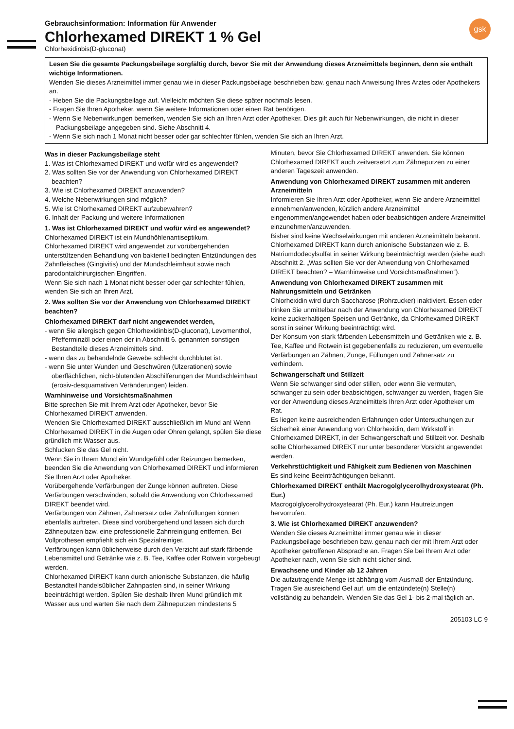gsk
Gebrauchsinformation: Information für Anwender
Chlorhexamed DIREKT 1 % Gel
Chlorhexidinbis(D-gluconat)
Lesen Sie die gesamte Packungsbeilage sorgfältig durch, bevor Sie mit der Anwendung dieses Arzneimittels beginnen, denn sie enthält wichtige Informationen.
Wenden Sie dieses Arzneimittel immer genau wie in dieser Packungsbeilage beschrieben bzw. genau nach Anweisung Ihres Arztes oder Apothekers an.
- Heben Sie die Packungsbeilage auf. Vielleicht möchten Sie diese später nochmals lesen.
- Fragen Sie Ihren Apotheker, wenn Sie weitere Informationen oder einen Rat benötigen.
- Wenn Sie Nebenwirkungen bemerken, wenden Sie sich an Ihren Arzt oder Apotheker. Dies gilt auch für Nebenwirkungen, die nicht in dieser Packungsbeilage angegeben sind. Siehe Abschnitt 4.
- Wenn Sie sich nach 1 Monat nicht besser oder gar schlechter fühlen, wenden Sie sich an Ihren Arzt.
Was in dieser Packungsbeilage steht
1. Was ist Chlorhexamed DIREKT und wofür wird es angewendet?
2. Was sollten Sie vor der Anwendung von Chlorhexamed DIREKT beachten?
3. Wie ist Chlorhexamed DIREKT anzuwenden?
4. Welche Nebenwirkungen sind möglich?
5. Wie ist Chlorhexamed DIREKT aufzubewahren?
6. Inhalt der Packung und weitere Informationen
1. Was ist Chlorhexamed DIREKT und wofür wird es angewendet?
Chlorhexamed DIREKT ist ein Mundhöhlenantiseptikum.
Chlorhexamed DIREKT wird angewendet zur vorübergehenden unterstützenden Behandlung von bakteriell bedingten Entzündungen des Zahnfleisches (Gingivitis) und der Mundschleimhaut sowie nach parodontalchirurgischen Eingriffen.
Wenn Sie sich nach 1 Monat nicht besser oder gar schlechter fühlen, wenden Sie sich an Ihren Arzt.
2. Was sollten Sie vor der Anwendung von Chlorhexamed DIREKT beachten?
Chlorhexamed DIREKT darf nicht angewendet werden,
- wenn Sie allergisch gegen Chlorhexidinbis(D-gluconat), Levomenthol, Pfefferminzöl oder einen der in Abschnitt 6. genannten sonstigen Bestandteile dieses Arzneimittels sind.
- wenn das zu behandelnde Gewebe schlecht durchblutet ist.
- wenn Sie unter Wunden und Geschwüren (Ulzerationen) sowie oberflächlichen, nicht-blutenden Abschilferungen der Mundschleimhaut (erosiv-desquamativen Veränderungen) leiden.
Warnhinweise und Vorsichtsmaßnahmen
Bitte sprechen Sie mit Ihrem Arzt oder Apotheker, bevor Sie Chlorhexamed DIREKT anwenden.
Wenden Sie Chlorhexamed DIREKT ausschließlich im Mund an! Wenn Chlorhexamed DIREKT in die Augen oder Ohren gelangt, spülen Sie diese gründlich mit Wasser aus.
Schlucken Sie das Gel nicht.
Wenn Sie in Ihrem Mund ein Wundgefühl oder Reizungen bemerken, beenden Sie die Anwendung von Chlorhexamed DIREKT und informieren Sie Ihren Arzt oder Apotheker.
Vorübergehende Verfärbungen der Zunge können auftreten. Diese Verfärbungen verschwinden, sobald die Anwendung von Chlorhexamed DIREKT beendet wird.
Verfärbungen von Zähnen, Zahnersatz oder Zahnfüllungen können ebenfalls auftreten. Diese sind vorübergehend und lassen sich durch Zähneputzen bzw. eine professionelle Zahnreinigung entfernen. Bei Vollprothesen empfiehlt sich ein Spezialreiniger.
Verfärbungen kann üblicherweise durch den Verzicht auf stark färbende Lebensmittel und Getränke wie z. B. Tee, Kaffee oder Rotwein vorgebeugt werden.
Chlorhexamed DIREKT kann durch anionische Substanzen, die häufig Bestandteil handelsüblicher Zahnpasten sind, in seiner Wirkung beeinträchtigt werden. Spülen Sie deshalb Ihren Mund gründlich mit Wasser aus und warten Sie nach dem Zähneputzen mindestens 5 Minuten, bevor Sie Chlorhexamed DIREKT anwenden. Sie können Chlorhexamed DIREKT auch zeitversetzt zum Zähneputzen zu einer anderen Tageszeit anwenden.
Anwendung von Chlorhexamed DIREKT zusammen mit anderen Arzneimitteln
Informieren Sie Ihren Arzt oder Apotheker, wenn Sie andere Arzneimittel einnehmen/anwenden, kürzlich andere Arzneimittel eingenommen/angewendet haben oder beabsichtigen andere Arzneimittel einzunehmen/anzuwenden.
Bisher sind keine Wechselwirkungen mit anderen Arzneimitteln bekannt. Chlorhexamed DIREKT kann durch anionische Substanzen wie z. B. Natriumdodecylsulfat in seiner Wirkung beeinträchtigt werden (siehe auch Abschnitt 2. „Was sollten Sie vor der Anwendung von Chlorhexamed DIREKT beachten? – Warnhinweise und Vorsichtsmaßnahmen“).
Anwendung von Chlorhexamed DIREKT zusammen mit Nahrungsmitteln und Getränken
Chlorhexidin wird durch Saccharose (Rohrzucker) inaktiviert. Essen oder trinken Sie unmittelbar nach der Anwendung von Chlorhexamed DIREKT keine zuckerhaltigen Speisen und Getränke, da Chlorhexamed DIREKT sonst in seiner Wirkung beeinträchtigt wird.
Der Konsum von stark färbenden Lebensmitteln und Getränken wie z. B. Tee, Kaffee und Rotwein ist gegebenenfalls zu reduzieren, um eventuelle Verfärbungen an Zähnen, Zunge, Füllungen und Zahnersatz zu verhindern.
Schwangerschaft und Stillzeit
Wenn Sie schwanger sind oder stillen, oder wenn Sie vermuten, schwanger zu sein oder beabsichtigen, schwanger zu werden, fragen Sie vor der Anwendung dieses Arzneimittels Ihren Arzt oder Apotheker um Rat.
Es liegen keine ausreichenden Erfahrungen oder Untersuchungen zur Sicherheit einer Anwendung von Chlorhexidin, dem Wirkstoff in Chlorhexamed DIREKT, in der Schwangerschaft und Stillzeit vor. Deshalb sollte Chlorhexamed DIREKT nur unter besonderer Vorsicht angewendet werden.
Verkehrstüchtigkeit und Fähigkeit zum Bedienen von Maschinen
Es sind keine Beeinträchtigungen bekannt.
Chlorhexamed DIREKT enthält Macrogolglycerolhydroxystearat (Ph. Eur.)
Macrogolglycerolhydroxystearat (Ph. Eur.) kann Hautreizungen hervorrufen.
3. Wie ist Chlorhexamed DIREKT anzuwenden?
Wenden Sie dieses Arzneimittel immer genau wie in dieser Packungsbeilage beschrieben bzw. genau nach der mit Ihrem Arzt oder Apotheker getroffenen Absprache an. Fragen Sie bei Ihrem Arzt oder Apotheker nach, wenn Sie sich nicht sicher sind.
Erwachsene und Kinder ab 12 Jahren
Die aufzutragende Menge ist abhängig vom Ausmaß der Entzündung. Tragen Sie ausreichend Gel auf, um die entzündete(n) Stelle(n) vollständig zu behandeln. Wenden Sie das Gel 1- bis 2-mal täglich an.
205103 LC 9